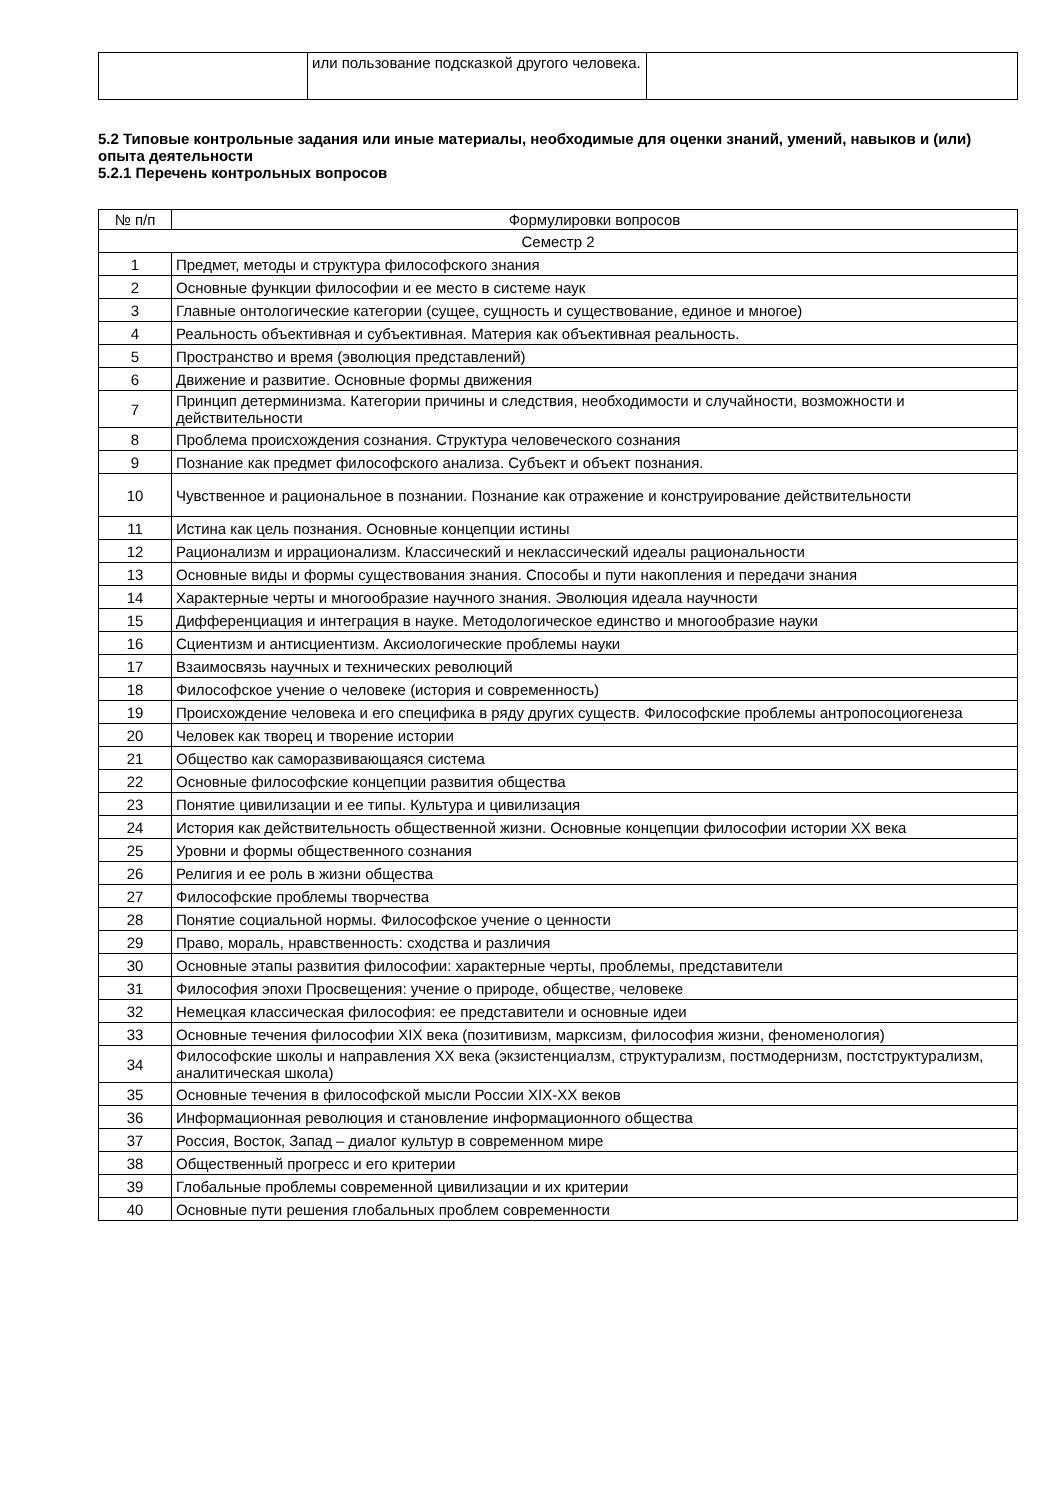| | или пользование подсказкой другого человека. | |
5.2 Типовые контрольные задания или иные материалы, необходимые для оценки знаний, умений, навыков и (или) опыта деятельности
5.2.1 Перечень контрольных вопросов
| № п/п | Формулировки вопросов |
| --- | --- |
| Семестр 2 | |
| 1 | Предмет, методы и структура философского знания |
| 2 | Основные функции философии и ее место в системе наук |
| 3 | Главные онтологические категории (сущее, сущность и существование, единое и многое) |
| 4 | Реальность объективная и субъективная. Материя как объективная реальность. |
| 5 | Пространство и время (эволюция представлений) |
| 6 | Движение и развитие. Основные формы движения |
| 7 | Принцип детерминизма. Категории причины и следствия, необходимости и случайности, возможности и действительности |
| 8 | Проблема происхождения сознания. Структура человеческого сознания |
| 9 | Познание как предмет философского анализа. Субъект и объект познания. |
| 10 | Чувственное и рациональное в познании. Познание как отражение и конструирование действительности |
| 11 | Истина как цель познания. Основные концепции истины |
| 12 | Рационализм и иррационализм. Классический и неклассический идеалы рациональности |
| 13 | Основные виды и формы существования знания. Способы и пути накопления и передачи знания |
| 14 | Характерные черты и многообразие научного знания. Эволюция идеала научности |
| 15 | Дифференциация и интеграция в науке. Методологическое единство и многообразие науки |
| 16 | Сциентизм и антисциентизм. Аксиологические проблемы науки |
| 17 | Взаимосвязь научных и технических революций |
| 18 | Философское учение о человеке (история и современность) |
| 19 | Происхождение человека и его специфика в ряду других существ. Философские проблемы антропосоциогенеза |
| 20 | Человек как творец и творение истории |
| 21 | Общество как саморазвивающаяся система |
| 22 | Основные философские концепции развития общества |
| 23 | Понятие цивилизации и ее типы. Культура и цивилизация |
| 24 | История как действительность общественной жизни. Основные концепции философии истории XX века |
| 25 | Уровни и формы общественного сознания |
| 26 | Религия и ее роль в жизни общества |
| 27 | Философские проблемы творчества |
| 28 | Понятие социальной нормы. Философское учение о ценности |
| 29 | Право, мораль, нравственность: сходства и различия |
| 30 | Основные этапы развития философии: характерные черты, проблемы, представители |
| 31 | Философия эпохи Просвещения: учение о природе, обществе, человеке |
| 32 | Немецкая классическая философия: ее представители и основные идеи |
| 33 | Основные течения философии XIX века (позитивизм, марксизм, философия жизни, феноменология) |
| 34 | Философские школы и направления XX века (экзистенциалзм, структурализм, постмодернизм, постструктурализм, аналитическая школа) |
| 35 | Основные течения в философской мысли России XIX-XX веков |
| 36 | Информационная революция и становление информационного общества |
| 37 | Россия, Восток, Запад – диалог культур в современном мире |
| 38 | Общественный прогресс и его критерии |
| 39 | Глобальные проблемы современной цивилизации и их критерии |
| 40 | Основные пути решения глобальных проблем современности |